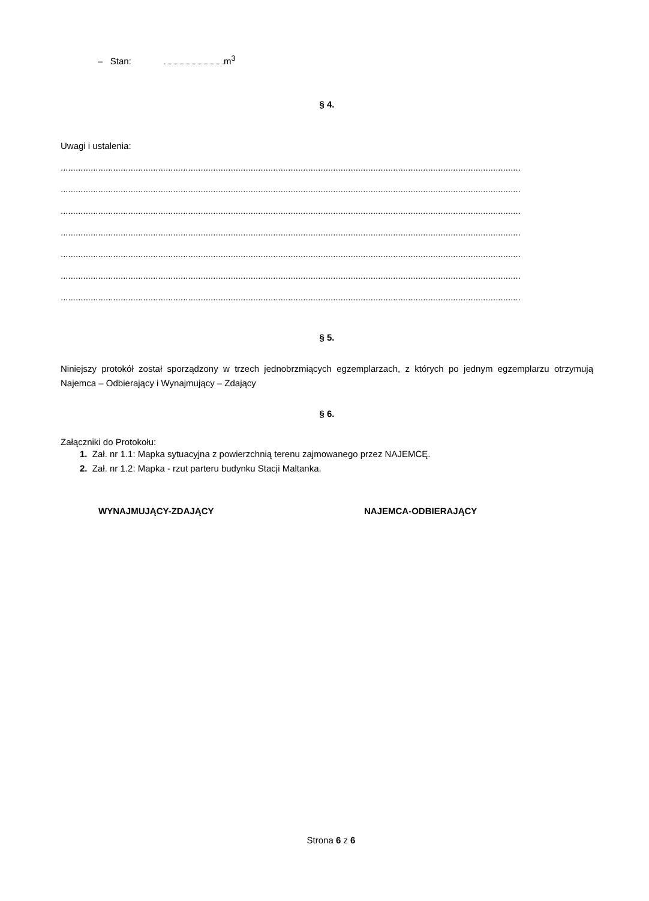– Stan: m<sup>3</sup>
§ 4.
Uwagi i ustalenia:
........................................................................................................................................................................................
........................................................................................................................................................................................
........................................................................................................................................................................................
........................................................................................................................................................................................
........................................................................................................................................................................................
........................................................................................................................................................................................
........................................................................................................................................................................................
§ 5.
Niniejszy protokół został sporządzony w trzech jednobrzmiących egzemplarzach, z których po jednym egzemplarzu otrzymują Najemca – Odbierający i Wynajmujący – Zdający
§ 6.
Załączniki do Protokołu:
1. Zał. nr 1.1: Mapka sytuacyjna z powierzchnią terenu zajmowanego przez NAJEMCĘ.
2. Zał. nr 1.2: Mapka - rzut parteru budynku Stacji Maltanka.
WYNAJMUJĄCY-ZDAJĄCY NAJEMCA-ODBIERAJĄCY
Strona 6 z 6